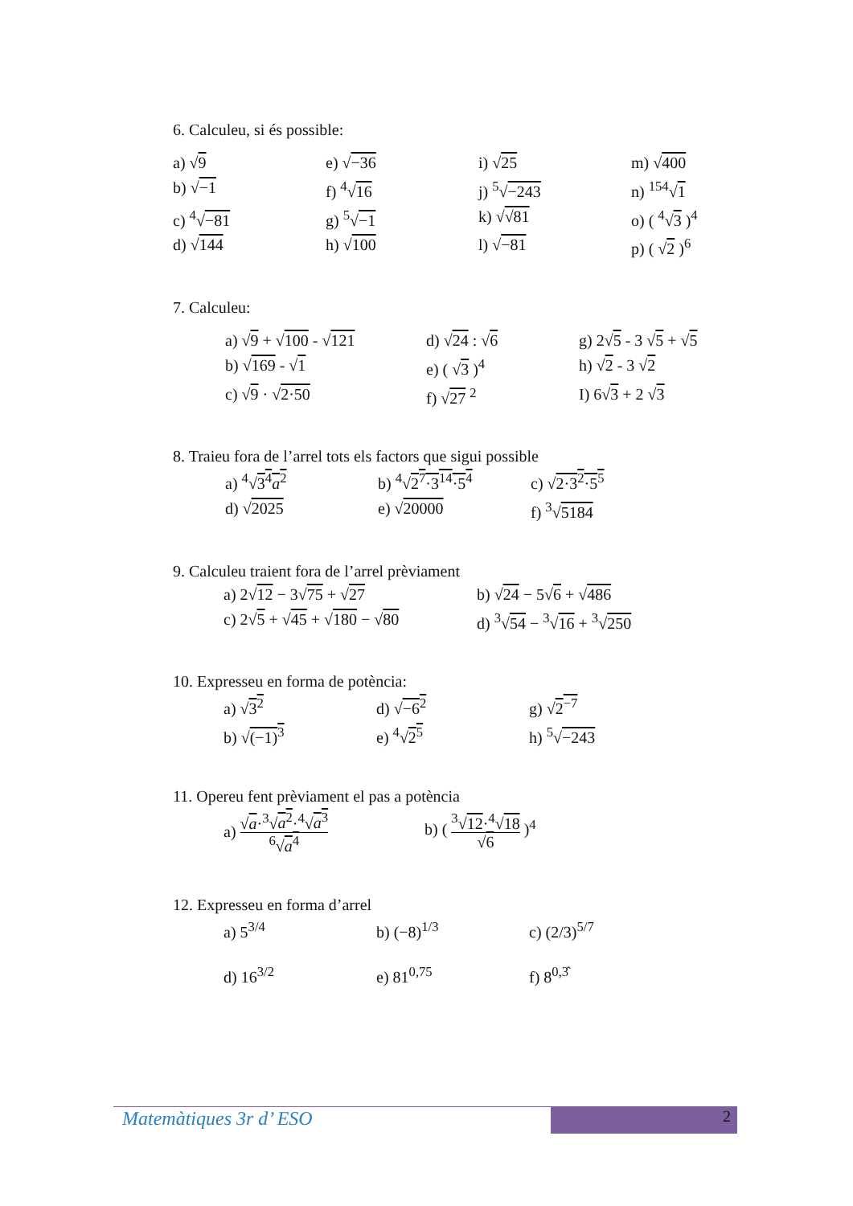6. Calculeu, si és possible:
a) √9
e) √−36
i) √25
m) √400
b) √−1
f) <sup>4</sup>√16
j) <sup>5</sup>√−243
n) <sup>154</sup>√1
c) <sup>4</sup>√−81
g) <sup>5</sup>√−1
k) √√81
o) ( <sup>4</sup>√3 )<sup>4</sup>
d) √144
h) √100
l) √−81
p) ( √2 )<sup>6</sup>
7. Calculeu:
a) √9 + √100 - √121
d) √24 : √6
g) 2√5 - 3 √5 + √5
b) √169 - √1
e) ( √3 )<sup>4</sup>
h) √2 - 3 √2
c) √9 · √2·50
f) √27 <sup>2</sup>
I) 6√3 + 2 √3
8. Traieu fora de l’arrel tots els factors que sigui possible
a) <sup>4</sup>√3<sup>4</sup>a<sup>2</sup>
b) <sup>4</sup>√2<sup>7</sup>·3<sup>14</sup>·5<sup>4</sup>
c) √2·3<sup>2</sup>·5<sup>5</sup>
d) √2025
e) √20000
f) <sup>3</sup>√5184
9. Calculeu traient fora de l’arrel prèviament
a) 2√12 − 3√75 + √27
b) √24 − 5√6 + √486
c) 2√5 + √45 + √180 − √80
d) <sup>3</sup>√54 − <sup>3</sup>√16 + <sup>3</sup>√250
10. Expresseu en forma de potència:
a) √3<sup>2</sup>
d) √−6<sup>2</sup>
g) √2<sup>−7</sup>
b) √(−1)<sup>3</sup>
e) <sup>4</sup>√2<sup>5</sup>
h) <sup>5</sup>√−243
11. Opereu fent prèviament el pas a potència
a) √a·<sup>3</sup>√a<sup>2</sup>·<sup>4</sup>√a<sup>3</sup><sup>6</sup>√a<sup>4</sup>
b) ( <sup>3</sup>√12·<sup>4</sup>√18 √6 )<sup>4</sup>
12. Expresseu en forma d’arrel
a) 5<sup>3/4</sup>
b) (−8)<sup>1/3</sup>
c) (2/3)<sup>5/7</sup>
d) 16<sup>3/2</sup>
e) 81<sup>0,75</sup>
f) 8<sup>0,3̂</sup>
Matemàtiques 3r d’ ESO 2